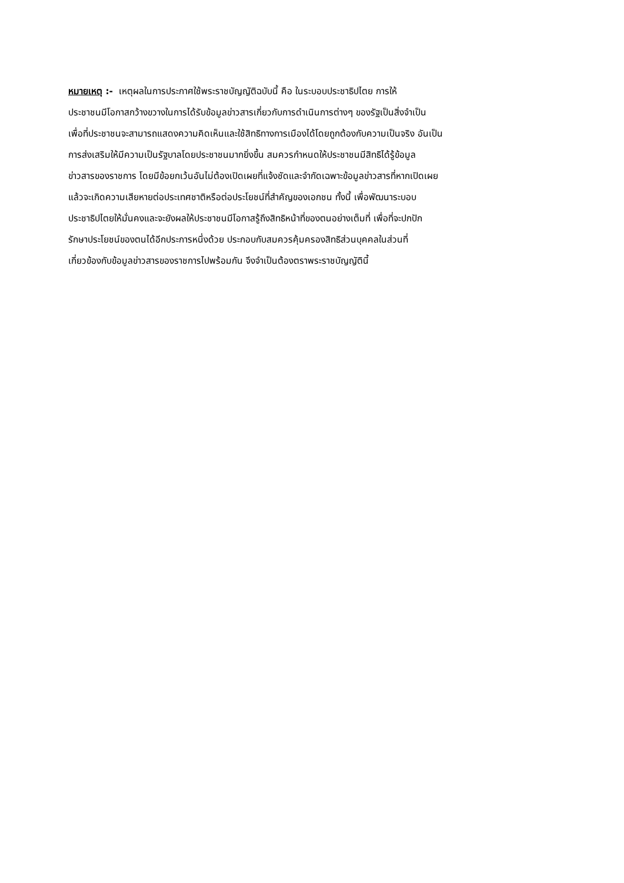หมายเหตุ :- เหตุผลในการประกาศใช้พระราชบัญญัติฉบับนี้ คือ ในระบอบประชาธิปไตย การให้
ประชาชนมีโอกาสกว้างขวางในการได้รับข้อมูลข่าวสารเกี่ยวกับการดำเนินการต่างๆ ของรัฐเป็นสิ่งจำเป็น
เพื่อที่ประชาชนจะสามารถแสดงความคิดเห็นและใช้สิทธิทางการเมืองได้โดยถูกต้องกับความเป็นจริง อันเป็น
การส่งเสริมให้มีความเป็นรัฐบาลโดยประชาชนมากยิ่งขึ้น สมควรกำหนดให้ประชาชนมีสิทธิได้รู้ข้อมูล
ข่าวสารของราชการ โดยมีข้อยกเว้นอันไม่ต้องเปิดเผยที่แจ้งชัดและจำกัดเฉพาะข้อมูลข่าวสารที่หากเปิดเผย
แล้วจะเกิดความเสียหายต่อประเทศชาติหรือต่อประโยชน์ที่สำคัญของเอกชน ทั้งนี้ เพื่อพัฒนาระบอบ
ประชาธิปไตยให้มั่นคงและจะยังผลให้ประชาชนมีโอกาสรู้ถึงสิทธิหน้าที่ของตนอย่างเต็มที่ เพื่อที่จะปกปัก
รักษาประโยชน์ของตนได้อีกประการหนึ่งด้วย ประกอบกับสมควรคุ้มครองสิทธิส่วนบุคคลในส่วนที่
เกี่ยวข้องกับข้อมูลข่าวสารของราชการไปพร้อมกัน จึงจำเป็นต้องตราพระราชบัญญัตินี้